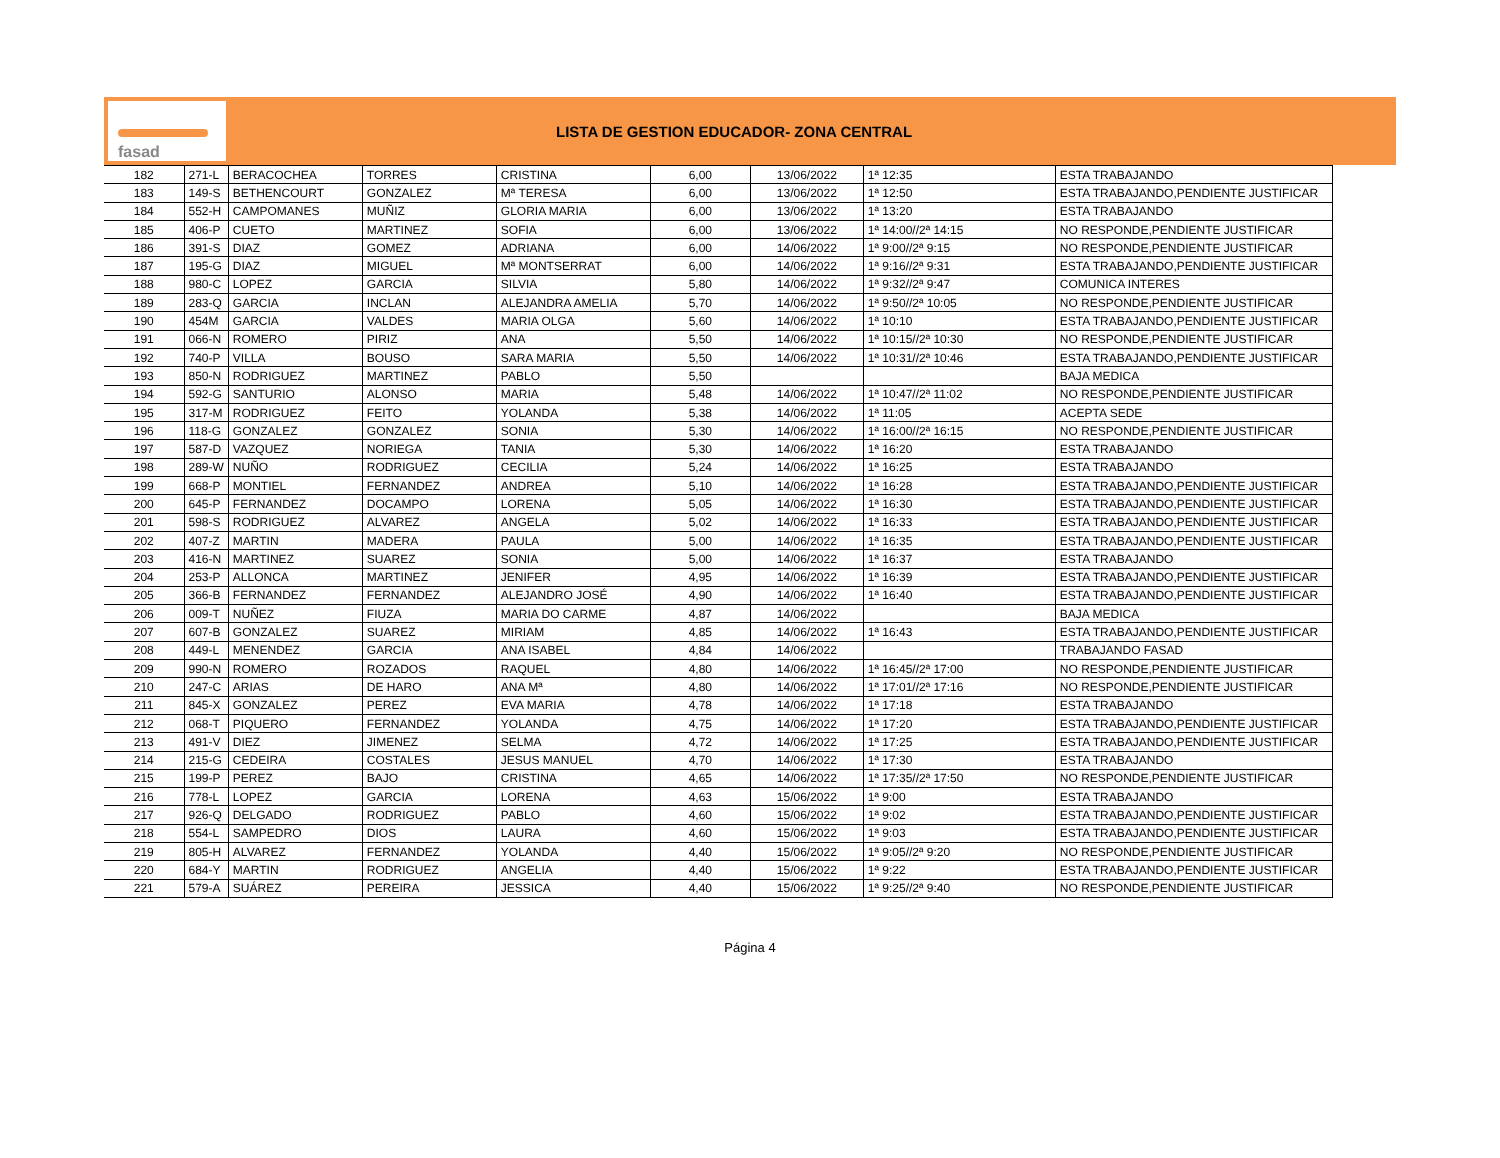fasad
LISTA DE GESTION EDUCADOR- ZONA CENTRAL
| 182 | 271-L | BERACOCHEA | TORRES | CRISTINA | 6,00 | 13/06/2022 | 1ª 12:35 | ESTA TRABAJANDO |
| 183 | 149-S | BETHENCOURT | GONZALEZ | Mª TERESA | 6,00 | 13/06/2022 | 1ª 12:50 | ESTA TRABAJANDO,PENDIENTE JUSTIFICAR |
| 184 | 552-H | CAMPOMANES | MUÑIZ | GLORIA MARIA | 6,00 | 13/06/2022 | 1ª 13:20 | ESTA TRABAJANDO |
| 185 | 406-P | CUETO | MARTINEZ | SOFIA | 6,00 | 13/06/2022 | 1ª 14:00//2ª 14:15 | NO RESPONDE,PENDIENTE JUSTIFICAR |
| 186 | 391-S | DIAZ | GOMEZ | ADRIANA | 6,00 | 14/06/2022 | 1ª 9:00//2ª 9:15 | NO RESPONDE,PENDIENTE JUSTIFICAR |
| 187 | 195-G | DIAZ | MIGUEL | Mª MONTSERRAT | 6,00 | 14/06/2022 | 1ª 9:16//2ª 9:31 | ESTA TRABAJANDO,PENDIENTE JUSTIFICAR |
| 188 | 980-C | LOPEZ | GARCIA | SILVIA | 5,80 | 14/06/2022 | 1ª 9:32//2ª 9:47 | COMUNICA INTERES |
| 189 | 283-Q | GARCIA | INCLAN | ALEJANDRA AMELIA | 5,70 | 14/06/2022 | 1ª 9:50//2ª 10:05 | NO RESPONDE,PENDIENTE JUSTIFICAR |
| 190 | 454M | GARCIA | VALDES | MARIA OLGA | 5,60 | 14/06/2022 | 1ª 10:10 | ESTA TRABAJANDO,PENDIENTE JUSTIFICAR |
| 191 | 066-N | ROMERO | PIRIZ | ANA | 5,50 | 14/06/2022 | 1ª 10:15//2ª 10:30 | NO RESPONDE,PENDIENTE JUSTIFICAR |
| 192 | 740-P | VILLA | BOUSO | SARA MARIA | 5,50 | 14/06/2022 | 1ª 10:31//2ª 10:46 | ESTA TRABAJANDO,PENDIENTE JUSTIFICAR |
| 193 | 850-N | RODRIGUEZ | MARTINEZ | PABLO | 5,50 | | | BAJA MEDICA |
| 194 | 592-G | SANTURIO | ALONSO | MARIA | 5,48 | 14/06/2022 | 1ª 10:47//2ª 11:02 | NO RESPONDE,PENDIENTE JUSTIFICAR |
| 195 | 317-M | RODRIGUEZ | FEITO | YOLANDA | 5,38 | 14/06/2022 | 1ª 11:05 | ACEPTA SEDE |
| 196 | 118-G | GONZALEZ | GONZALEZ | SONIA | 5,30 | 14/06/2022 | 1ª 16:00//2ª 16:15 | NO RESPONDE,PENDIENTE JUSTIFICAR |
| 197 | 587-D | VAZQUEZ | NORIEGA | TANIA | 5,30 | 14/06/2022 | 1ª 16:20 | ESTA TRABAJANDO |
| 198 | 289-W | NUÑO | RODRIGUEZ | CECILIA | 5,24 | 14/06/2022 | 1ª 16:25 | ESTA TRABAJANDO |
| 199 | 668-P | MONTIEL | FERNANDEZ | ANDREA | 5,10 | 14/06/2022 | 1ª 16:28 | ESTA TRABAJANDO,PENDIENTE JUSTIFICAR |
| 200 | 645-P | FERNANDEZ | DOCAMPO | LORENA | 5,05 | 14/06/2022 | 1ª 16:30 | ESTA TRABAJANDO,PENDIENTE JUSTIFICAR |
| 201 | 598-S | RODRIGUEZ | ALVAREZ | ANGELA | 5,02 | 14/06/2022 | 1ª 16:33 | ESTA TRABAJANDO,PENDIENTE JUSTIFICAR |
| 202 | 407-Z | MARTIN | MADERA | PAULA | 5,00 | 14/06/2022 | 1ª 16:35 | ESTA TRABAJANDO,PENDIENTE JUSTIFICAR |
| 203 | 416-N | MARTINEZ | SUAREZ | SONIA | 5,00 | 14/06/2022 | 1ª 16:37 | ESTA TRABAJANDO |
| 204 | 253-P | ALLONCA | MARTINEZ | JENIFER | 4,95 | 14/06/2022 | 1ª 16:39 | ESTA TRABAJANDO,PENDIENTE JUSTIFICAR |
| 205 | 366-B | FERNANDEZ | FERNANDEZ | ALEJANDRO JOSÉ | 4,90 | 14/06/2022 | 1ª 16:40 | ESTA TRABAJANDO,PENDIENTE JUSTIFICAR |
| 206 | 009-T | NUÑEZ | FIUZA | MARIA DO CARME | 4,87 | 14/06/2022 | | BAJA MEDICA |
| 207 | 607-B | GONZALEZ | SUAREZ | MIRIAM | 4,85 | 14/06/2022 | 1ª 16:43 | ESTA TRABAJANDO,PENDIENTE JUSTIFICAR |
| 208 | 449-L | MENENDEZ | GARCIA | ANA ISABEL | 4,84 | 14/06/2022 | | TRABAJANDO FASAD |
| 209 | 990-N | ROMERO | ROZADOS | RAQUEL | 4,80 | 14/06/2022 | 1ª 16:45//2ª 17:00 | NO RESPONDE,PENDIENTE JUSTIFICAR |
| 210 | 247-C | ARIAS | DE HARO | ANA Mª | 4,80 | 14/06/2022 | 1ª 17:01//2ª 17:16 | NO RESPONDE,PENDIENTE JUSTIFICAR |
| 211 | 845-X | GONZALEZ | PEREZ | EVA MARIA | 4,78 | 14/06/2022 | 1ª 17:18 | ESTA TRABAJANDO |
| 212 | 068-T | PIQUERO | FERNANDEZ | YOLANDA | 4,75 | 14/06/2022 | 1ª 17:20 | ESTA TRABAJANDO,PENDIENTE JUSTIFICAR |
| 213 | 491-V | DIEZ | JIMENEZ | SELMA | 4,72 | 14/06/2022 | 1ª 17:25 | ESTA TRABAJANDO,PENDIENTE JUSTIFICAR |
| 214 | 215-G | CEDEIRA | COSTALES | JESUS MANUEL | 4,70 | 14/06/2022 | 1ª 17:30 | ESTA TRABAJANDO |
| 215 | 199-P | PEREZ | BAJO | CRISTINA | 4,65 | 14/06/2022 | 1ª 17:35//2ª 17:50 | NO RESPONDE,PENDIENTE JUSTIFICAR |
| 216 | 778-L | LOPEZ | GARCIA | LORENA | 4,63 | 15/06/2022 | 1ª 9:00 | ESTA TRABAJANDO |
| 217 | 926-Q | DELGADO | RODRIGUEZ | PABLO | 4,60 | 15/06/2022 | 1ª 9:02 | ESTA TRABAJANDO,PENDIENTE JUSTIFICAR |
| 218 | 554-L | SAMPEDRO | DIOS | LAURA | 4,60 | 15/06/2022 | 1ª 9:03 | ESTA TRABAJANDO,PENDIENTE JUSTIFICAR |
| 219 | 805-H | ALVAREZ | FERNANDEZ | YOLANDA | 4,40 | 15/06/2022 | 1ª 9:05//2ª 9:20 | NO RESPONDE,PENDIENTE JUSTIFICAR |
| 220 | 684-Y | MARTIN | RODRIGUEZ | ANGELIA | 4,40 | 15/06/2022 | 1ª 9:22 | ESTA TRABAJANDO,PENDIENTE JUSTIFICAR |
| 221 | 579-A | SUÁREZ | PEREIRA | JESSICA | 4,40 | 15/06/2022 | 1ª 9:25//2ª 9:40 | NO RESPONDE,PENDIENTE JUSTIFICAR |
Página 4